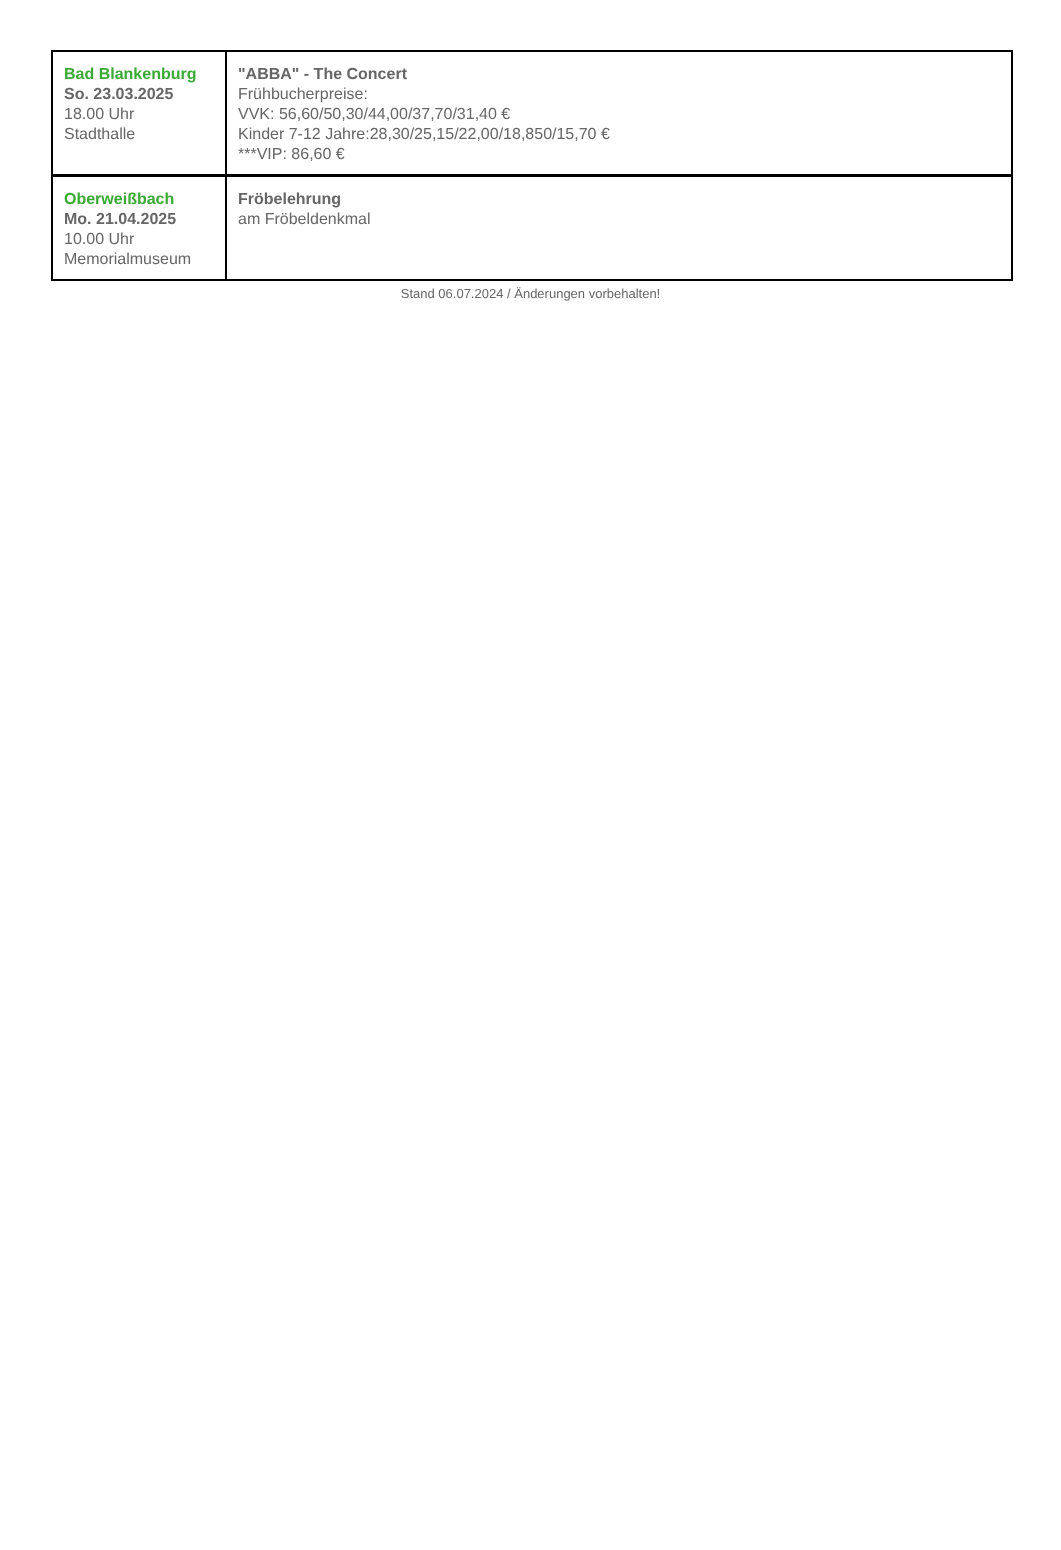| Bad Blankenburg So. 23.03.2025 18.00 Uhr Stadthalle | "ABBA" - The Concert Frühbucherpreise: VVK: 56,60/50,30/44,00/37,70/31,40 € Kinder 7-12 Jahre:28,30/25,15/22,00/18,850/15,70 € ***VIP: 86,60 € |
| Oberweißbach Mo. 21.04.2025 10.00 Uhr Memorialmuseum | Fröbelehrung am Fröbeldenkmal |
Stand 06.07.2024 / Änderungen vorbehalten!